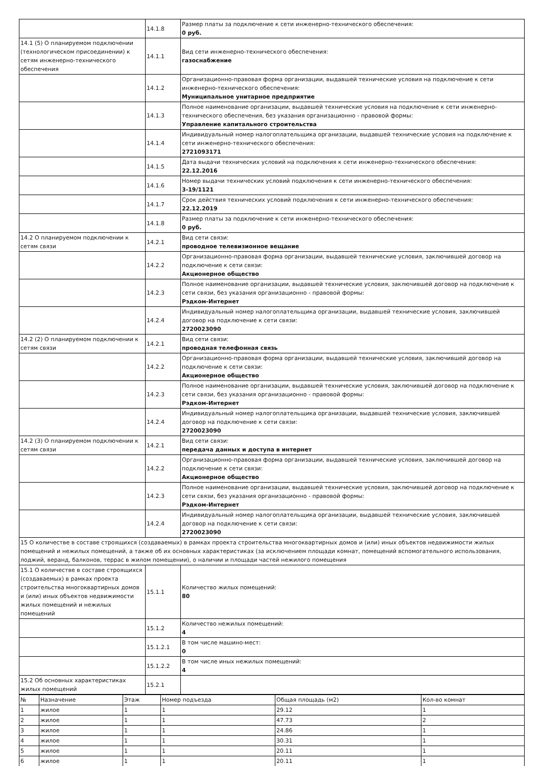| | 14.1.8 | Размер платы за подключение к сети инженерно-технического обеспечения: 0 руб. |
| 14.1 (5) О планируемом подключении (технологическом присоединении) к сетям инженерно-технического обеспечения | 14.1.1 | Вид сети инженерно-технического обеспечения: газоснабжение |
| | 14.1.2 | Организационно-правовая форма организации, выдавшей технические условия на подключение к сети инженерно-технического обеспечения: Муниципальное унитарное предприятие |
| | 14.1.3 | Полное наименование организации, выдавшей технические условия на подключение к сети инженерно-технического обеспечения, без указания организационно - правовой формы: Управление капитального строительства |
| | 14.1.4 | Индивидуальный номер налогоплательщика организации, выдавшей технические условия на подключение к сети инженерно-технического обеспечения: 2721093171 |
| | 14.1.5 | Дата выдачи технических условий на подключения к сети инженерно-технического обеспечения: 22.12.2016 |
| | 14.1.6 | Номер выдачи технических условий подключения к сети инженерно-технического обеспечения: 3-19/1121 |
| | 14.1.7 | Срок действия технических условий подключения к сети инженерно-технического обеспечения: 22.12.2019 |
| | 14.1.8 | Размер платы за подключение к сети инженерно-технического обеспечения: 0 руб. |
| 14.2 О планируемом подключении к сетям связи | 14.2.1 | Вид сети связи: проводное телевизионное вещание |
| | 14.2.2 | Организационно-правовая форма организации, выдавшей технические условия, заключившей договор на подключение к сети связи: Акционерное общество |
| | 14.2.3 | Полное наименование организации, выдавшей технические условия, заключившей договор на подключение к сети связи, без указания организационно - правовой формы: Рэдком-Интернет |
| | 14.2.4 | Индивидуальный номер налогоплательщика организации, выдавшей технические условия, заключившей договор на подключение к сети связи: 2720023090 |
| 14.2 (2) О планируемом подключении к сетям связи | 14.2.1 | Вид сети связи: проводная телефонная связь |
| | 14.2.2 | Организационно-правовая форма организации, выдавшей технические условия, заключившей договор на подключение к сети связи: Акционерное общество |
| | 14.2.3 | Полное наименование организации, выдавшей технические условия, заключившей договор на подключение к сети связи, без указания организационно - правовой формы: Рэдком-Интернет |
| | 14.2.4 | Индивидуальный номер налогоплательщика организации, выдавшей технические условия, заключившей договор на подключение к сети связи: 2720023090 |
| 14.2 (3) О планируемом подключении к сетям связи | 14.2.1 | Вид сети связи: передача данных и доступа в интернет |
| | 14.2.2 | Организационно-правовая форма организации, выдавшей технические условия, заключившей договор на подключение к сети связи: Акционерное общество |
| | 14.2.3 | Полное наименование организации, выдавшей технические условия, заключившей договор на подключение к сети связи, без указания организационно - правовой формы: Рэдком-Интернет |
| | 14.2.4 | Индивидуальный номер налогоплательщика организации, выдавшей технические условия, заключившей договор на подключение к сети связи: 2720023090 |
| 15 О количестве в составе строящихся (создаваемых) в рамках проекта строительства многоквартирных домов и (или) иных объектов недвижимости жилых помещений и нежилых помещений, а также об их основных характеристиках (за исключением площади комнат, помещений вспомогательного использования, лоджий, веранд, балконов, террас в жилом помещении), о наличии и площади частей нежилого помещения | | |
| 15.1 О количестве в составе строящихся (создаваемых) в рамках проекта строительства многоквартирных домов и (или) иных объектов недвижимости жилых помещений и нежилых помещений | 15.1.1 | Количество жилых помещений: 80 |
| | 15.1.2 | Количество нежилых помещений: 4 |
| | 15.1.2.1 | В том числе машино-мест: 0 |
| | 15.1.2.2 | В том числе иных нежилых помещений: 4 |
| 15.2 Об основных характеристиках жилых помещений | 15.2.1 | |
| № | Назначение | Этаж | Номер подъезда | Общая площадь (м2) | Кол-во комнат |
| --- | --- | --- | --- | --- | --- |
| 1 | жилое | 1 | 1 | 29.12 | 1 |
| 2 | жилое | 1 | 1 | 47.73 | 2 |
| 3 | жилое | 1 | 1 | 24.86 | 1 |
| 4 | жилое | 1 | 1 | 30.31 | 1 |
| 5 | жилое | 1 | 1 | 20.11 | 1 |
| 6 | жилое | 1 | 1 | 20.11 | 1 |